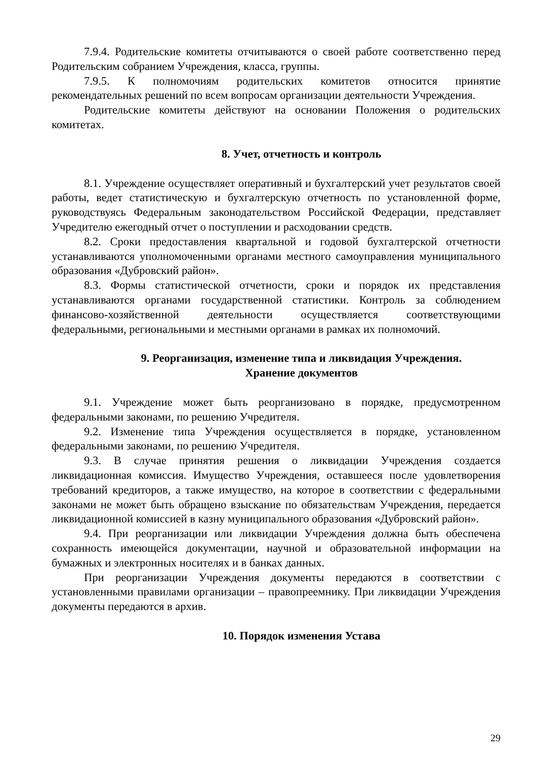7.9.4. Родительские комитеты отчитываются о своей работе соответственно перед Родительским собранием Учреждения, класса, группы.
7.9.5. К полномочиям родительских комитетов относится принятие рекомендательных решений по всем вопросам организации деятельности Учреждения.
Родительские комитеты действуют на основании Положения о родительских комитетах.
8. Учет, отчетность и контроль
8.1. Учреждение осуществляет оперативный и бухгалтерский учет результатов своей работы, ведет статистическую и бухгалтерскую отчетность по установленной форме, руководствуясь Федеральным законодательством Российской Федерации, представляет Учредителю ежегодный отчет о поступлении и расходовании средств.
8.2. Сроки предоставления квартальной и годовой бухгалтерской отчетности устанавливаются уполномоченными органами местного самоуправления муниципального образования «Дубровский район».
8.3. Формы статистической отчетности, сроки и порядок их представления устанавливаются органами государственной статистики. Контроль за соблюдением финансово-хозяйственной деятельности осуществляется соответствующими федеральными, региональными и местными органами в рамках их полномочий.
9. Реорганизация, изменение типа и ликвидация Учреждения.
Хранение документов
9.1. Учреждение может быть реорганизовано в порядке, предусмотренном федеральными законами, по решению Учредителя.
9.2. Изменение типа Учреждения осуществляется в порядке, установленном федеральными законами, по решению Учредителя.
9.3. В случае принятия решения о ликвидации Учреждения создается ликвидационная комиссия. Имущество Учреждения, оставшееся после удовлетворения требований кредиторов, а также имущество, на которое в соответствии с федеральными законами не может быть обращено взыскание по обязательствам Учреждения, передается ликвидационной комиссией в казну муниципального образования «Дубровский район».
9.4. При реорганизации или ликвидации Учреждения должна быть обеспечена сохранность имеющейся документации, научной и образовательной информации на бумажных и электронных носителях и в банках данных.
При реорганизации Учреждения документы передаются в соответствии с установленными правилами организации – правопреемнику. При ликвидации Учреждения документы передаются в архив.
10. Порядок изменения Устава
29